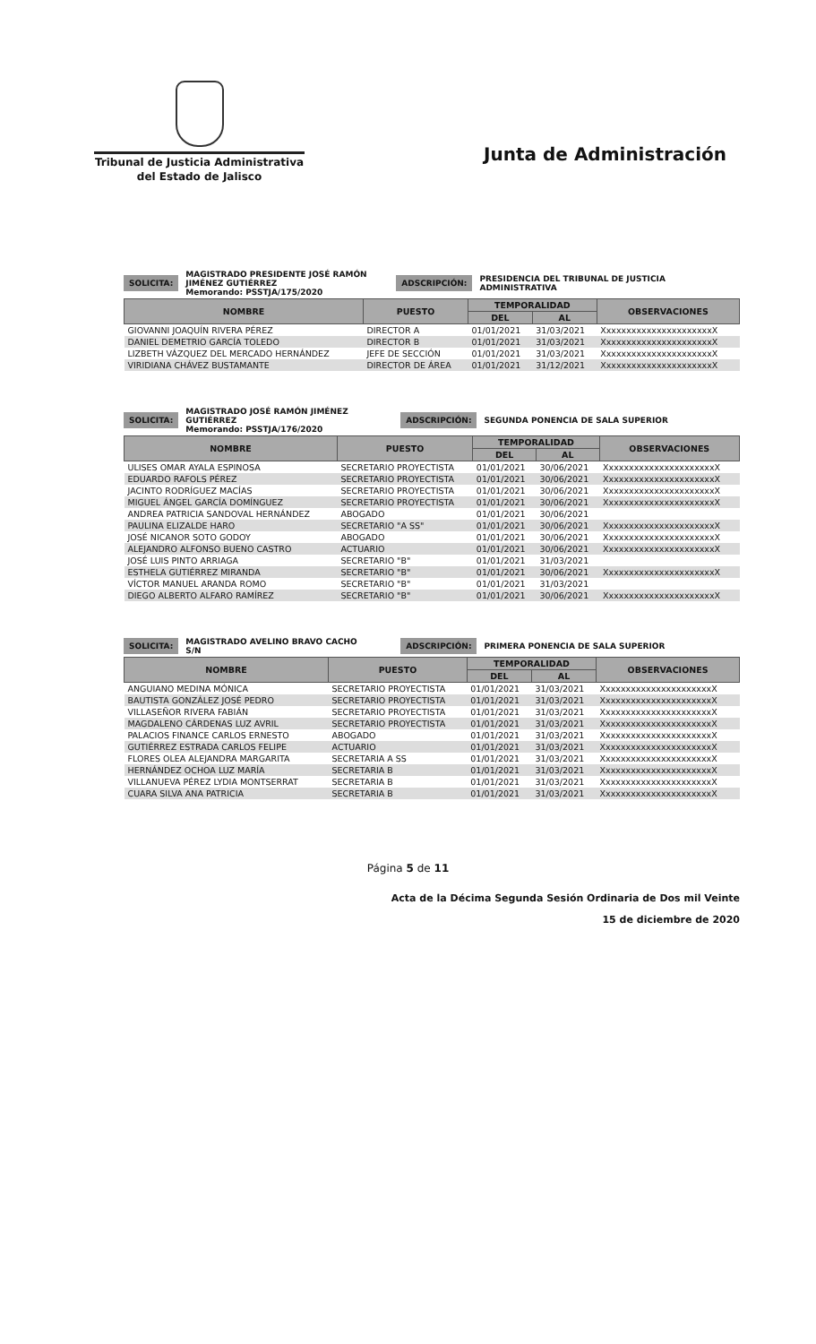Tribunal de Justicia Administrativa
del Estado de Jalisco
Junta de Administración
SOLICITA: MAGISTRADO PRESIDENTE JOSÉ RAMÓN JIMÉNEZ GUTIÉRREZ
Memorando: PSSTJA/175/2020 ADSCRIPCIÓN: PRESIDENCIA DEL TRIBUNAL DE JUSTICIA ADMINISTRATIVA
| NOMBRE | PUESTO | TEMPORALIDAD | | OBSERVACIONES |
| --- | --- | --- | --- | --- |
| | | DEL | AL | |
| GIOVANNI JOAQUÍN RIVERA PÉREZ | DIRECTOR A | 01/01/2021 | 31/03/2021 | XxxxxxxxxxxxxxxxxxxxxxX |
| DANIEL DEMETRIO GARCÍA TOLEDO | DIRECTOR B | 01/01/2021 | 31/03/2021 | XxxxxxxxxxxxxxxxxxxxxxX |
| LIZBETH VÁZQUEZ DEL MERCADO HERNÁNDEZ | JEFE DE SECCIÓN | 01/01/2021 | 31/03/2021 | XxxxxxxxxxxxxxxxxxxxxxX |
| VIRIDIANA CHÁVEZ BUSTAMANTE | DIRECTOR DE ÁREA | 01/01/2021 | 31/12/2021 | XxxxxxxxxxxxxxxxxxxxxxX |
SOLICITA: MAGISTRADO JOSÉ RAMÓN JIMÉNEZ GUTIÉRREZ
Memorando: PSSTJA/176/2020 ADSCRIPCIÓN: SEGUNDA PONENCIA DE SALA SUPERIOR
| NOMBRE | PUESTO | TEMPORALIDAD | | OBSERVACIONES |
| --- | --- | --- | --- | --- |
| | | DEL | AL | |
| ULISES OMAR AYALA ESPINOSA | SECRETARIO PROYECTISTA | 01/01/2021 | 30/06/2021 | XxxxxxxxxxxxxxxxxxxxxxX |
| EDUARDO RAFOLS PÉREZ | SECRETARIO PROYECTISTA | 01/01/2021 | 30/06/2021 | XxxxxxxxxxxxxxxxxxxxxxX |
| JACINTO RODRÍGUEZ MACÍAS | SECRETARIO PROYECTISTA | 01/01/2021 | 30/06/2021 | XxxxxxxxxxxxxxxxxxxxxxX |
| MIGUEL ÁNGEL GARCÍA DOMÍNGUEZ | SECRETARIO PROYECTISTA | 01/01/2021 | 30/06/2021 | XxxxxxxxxxxxxxxxxxxxxxX |
| ANDREA PATRICIA SANDOVAL HERNÁNDEZ | ABOGADO | 01/01/2021 | 30/06/2021 | |
| PAULINA ELIZALDE HARO | SECRETARIO "A SS" | 01/01/2021 | 30/06/2021 | XxxxxxxxxxxxxxxxxxxxxxX |
| JOSÉ NICANOR SOTO GODOY | ABOGADO | 01/01/2021 | 30/06/2021 | XxxxxxxxxxxxxxxxxxxxxxX |
| ALEJANDRO ALFONSO BUENO CASTRO | ACTUARIO | 01/01/2021 | 30/06/2021 | XxxxxxxxxxxxxxxxxxxxxxX |
| JOSÉ LUIS PINTO ARRIAGA | SECRETARIO "B" | 01/01/2021 | 31/03/2021 | |
| ESTHELA GUTIÉRREZ MIRANDA | SECRETARIO "B" | 01/01/2021 | 30/06/2021 | XxxxxxxxxxxxxxxxxxxxxxX |
| VÍCTOR MANUEL ARANDA ROMO | SECRETARIO "B" | 01/01/2021 | 31/03/2021 | |
| DIEGO ALBERTO ALFARO RAMÍREZ | SECRETARIO "B" | 01/01/2021 | 30/06/2021 | XxxxxxxxxxxxxxxxxxxxxxX |
SOLICITA: MAGISTRADO AVELINO BRAVO CACHO
S/N ADSCRIPCIÓN: PRIMERA PONENCIA DE SALA SUPERIOR
| NOMBRE | PUESTO | TEMPORALIDAD | | OBSERVACIONES |
| --- | --- | --- | --- | --- |
| | | DEL | AL | |
| ANGUIANO MEDINA MÓNICA | SECRETARIO PROYECTISTA | 01/01/2021 | 31/03/2021 | XxxxxxxxxxxxxxxxxxxxxxX |
| BAUTISTA GONZÁLEZ JOSÉ PEDRO | SECRETARIO PROYECTISTA | 01/01/2021 | 31/03/2021 | XxxxxxxxxxxxxxxxxxxxxxX |
| VILLASEÑOR RIVERA FABIÁN | SECRETARIO PROYECTISTA | 01/01/2021 | 31/03/2021 | XxxxxxxxxxxxxxxxxxxxxxX |
| MAGDALENO CÁRDENAS LUZ AVRIL | SECRETARIO PROYECTISTA | 01/01/2021 | 31/03/2021 | XxxxxxxxxxxxxxxxxxxxxxX |
| PALACIOS FINANCE CARLOS ERNESTO | ABOGADO | 01/01/2021 | 31/03/2021 | XxxxxxxxxxxxxxxxxxxxxxX |
| GUTIÉRREZ ESTRADA CARLOS FELIPE | ACTUARIO | 01/01/2021 | 31/03/2021 | XxxxxxxxxxxxxxxxxxxxxxX |
| FLORES OLEA ALEJANDRA MARGARITA | SECRETARIA A SS | 01/01/2021 | 31/03/2021 | XxxxxxxxxxxxxxxxxxxxxxX |
| HERNÁNDEZ OCHOA LUZ MARÍA | SECRETARIA B | 01/01/2021 | 31/03/2021 | XxxxxxxxxxxxxxxxxxxxxxX |
| VILLANUEVA PÉREZ LYDIA MONTSERRAT | SECRETARIA B | 01/01/2021 | 31/03/2021 | XxxxxxxxxxxxxxxxxxxxxxX |
| CUARA SILVA ANA PATRICIA | SECRETARIA B | 01/01/2021 | 31/03/2021 | XxxxxxxxxxxxxxxxxxxxxxX |
Página 5 de 11
Acta de la Décima Segunda Sesión Ordinaria de Dos mil Veinte
15 de diciembre de 2020